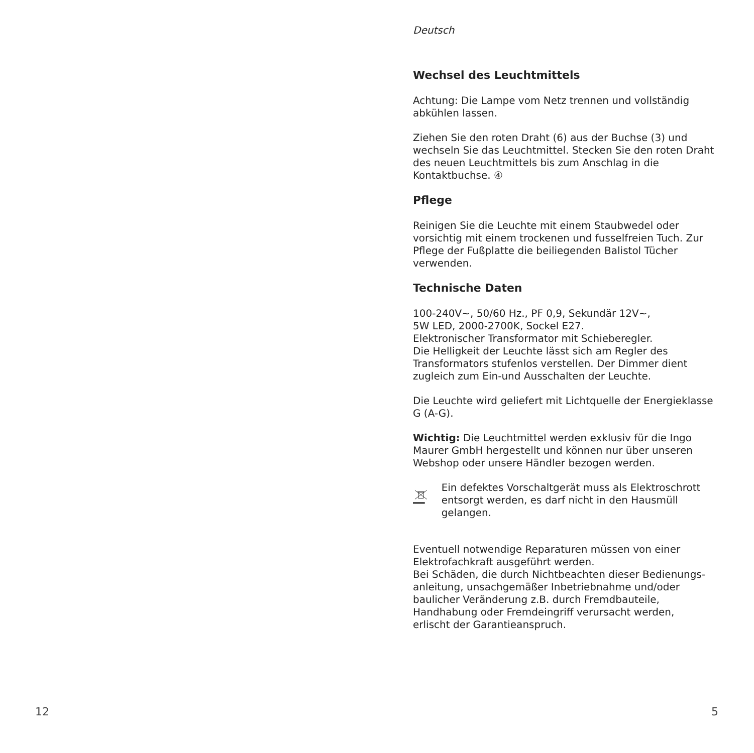Deutsch
Wechsel des Leuchtmittels
Achtung: Die Lampe vom Netz trennen und vollständig abkühlen lassen.
Ziehen Sie den roten Draht (6) aus der Buchse (3) und wechseln Sie das Leuchtmittel. Stecken Sie den roten Draht des neuen Leuchtmittels bis zum Anschlag in die Kontaktbuchse. ④
Pflege
Reinigen Sie die Leuchte mit einem Staubwedel oder vorsichtig mit einem trockenen und fusselfreien Tuch. Zur Pflege der Fußplatte die beiliegenden Balistol Tücher verwenden.
Technische Daten
100-240V~, 50/60 Hz., PF 0,9, Sekundär 12V~,
5W LED, 2000-2700K, Sockel E27.
Elektronischer Transformator mit Schieberegler.
Die Helligkeit der Leuchte lässt sich am Regler des Transformators stufenlos verstellen. Der Dimmer dient zugleich zum Ein-und Ausschalten der Leuchte.
Die Leuchte wird geliefert mit Lichtquelle der Energieklasse G (A-G).
Wichtig: Die Leuchtmittel werden exklusiv für die Ingo Maurer GmbH hergestellt und können nur über unseren Webshop oder unsere Händler bezogen werden.
Ein defektes Vorschaltgerät muss als Elektroschrott entsorgt werden, es darf nicht in den Hausmüll gelangen.
Eventuell notwendige Reparaturen müssen von einer Elektrofachkraft ausgeführt werden.
Bei Schäden, die durch Nichtbeachten dieser Bedienungs-anleitung, unsachgemäßer Inbetriebnahme und/oder baulicher Veränderung z.B. durch Fremdbauteile, Handhabung oder Fremdeingriff verursacht werden, erlischt der Garantieanspruch.
12 5